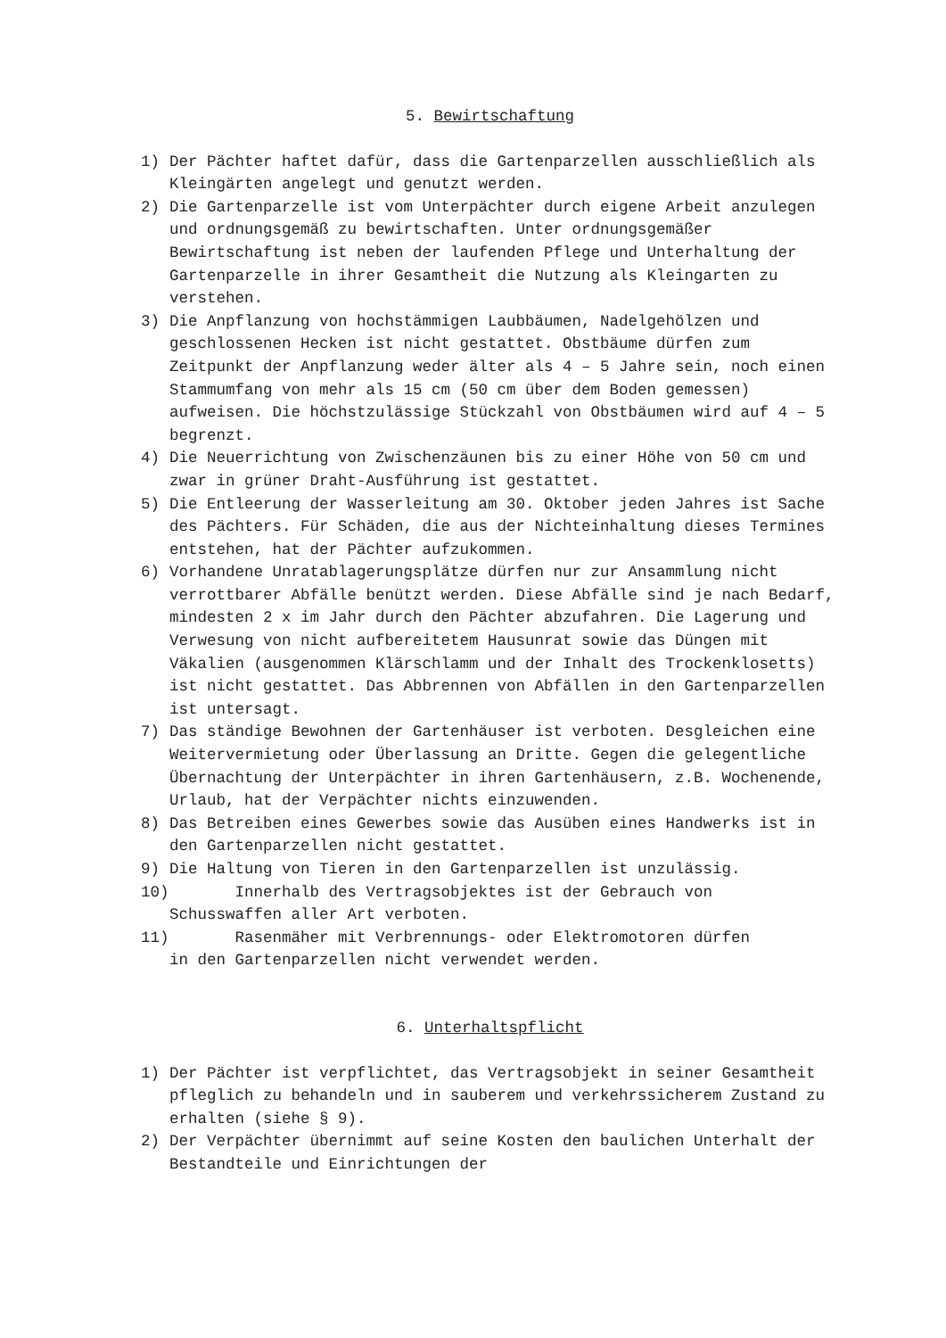5. Bewirtschaftung
1) Der Pächter haftet dafür, dass die Gartenparzellen ausschließlich als Kleingärten angelegt und genutzt werden.
2) Die Gartenparzelle ist vom Unterpächter durch eigene Arbeit anzulegen und ordnungsgemäß zu bewirtschaften. Unter ordnungsgemäßer Bewirtschaftung ist neben der laufenden Pflege und Unterhaltung der Gartenparzelle in ihrer Gesamtheit die Nutzung als Kleingarten zu verstehen.
3) Die Anpflanzung von hochstämmigen Laubbäumen, Nadelgehölzen und geschlossenen Hecken ist nicht gestattet. Obstbäume dürfen zum Zeitpunkt der Anpflanzung weder älter als 4 – 5 Jahre sein, noch einen Stammumfang von mehr als 15 cm (50 cm über dem Boden gemessen) aufweisen. Die höchstzulässige Stückzahl von Obstbäumen wird auf 4 – 5 begrenzt.
4) Die Neuerrichtung von Zwischenzäunen bis zu einer Höhe von 50 cm und zwar in grüner Draht-Ausführung ist gestattet.
5) Die Entleerung der Wasserleitung am 30. Oktober jeden Jahres ist Sache des Pächters. Für Schäden, die aus der Nichteinhaltung dieses Termines entstehen, hat der Pächter aufzukommen.
6) Vorhandene Unratablagerungsplätze dürfen nur zur Ansammlung nicht verrottbarer Abfälle benützt werden. Diese Abfälle sind je nach Bedarf, mindesten 2 x im Jahr durch den Pächter abzufahren. Die Lagerung und Verwesung von nicht aufbereitetem Hausunrat sowie das Düngen mit Väkalien (ausgenommen Klärschlamm und der Inhalt des Trockenklosetts) ist nicht gestattet. Das Abbrennen von Abfällen in den Gartenparzellen ist untersagt.
7) Das ständige Bewohnen der Gartenhäuser ist verboten. Desgleichen eine Weitervermietung oder Überlassung an Dritte. Gegen die gelegentliche Übernachtung der Unterpächter in ihren Gartenhäusern, z.B. Wochenende, Urlaub, hat der Verpächter nichts einzuwenden.
8) Das Betreiben eines Gewerbes sowie das Ausüben eines Handwerks ist in den Gartenparzellen nicht gestattet.
9) Die Haltung von Tieren in den Gartenparzellen ist unzulässig.
10) Innerhalb des Vertragsobjektes ist der Gebrauch von
Schusswaffen aller Art verboten.
11) Rasenmäher mit Verbrennungs- oder Elektromotoren dürfen
in den Gartenparzellen nicht verwendet werden.
6. Unterhaltspflicht
1) Der Pächter ist verpflichtet, das Vertragsobjekt in seiner Gesamtheit pfleglich zu behandeln und in sauberem und verkehrssicherem Zustand zu erhalten (siehe § 9).
2) Der Verpächter übernimmt auf seine Kosten den baulichen Unterhalt der Bestandteile und Einrichtungen der